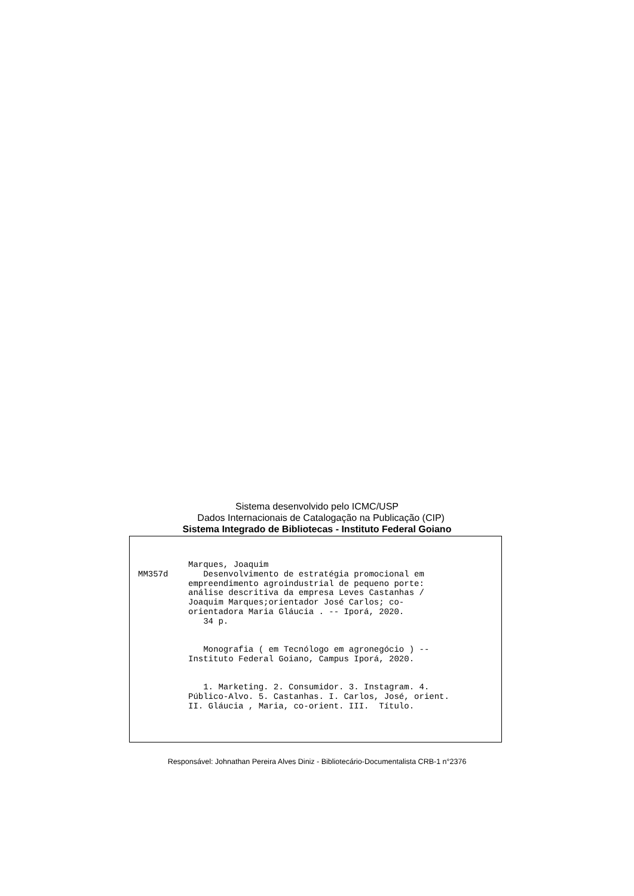Sistema desenvolvido pelo ICMC/USP
Dados Internacionais de Catalogação na Publicação (CIP)
Sistema Integrado de Bibliotecas - Instituto Federal Goiano
Marques, Joaquim MM357d Desenvolvimento de estratégia promocional em empreendimento agroindustrial de pequeno porte: análise descritiva da empresa Leves Castanhas / Joaquim Marques;orientador José Carlos; co- orientadora Maria Gláucia . -- Iporá, 2020. 34 p. Monografia ( em Tecnólogo em agronegócio ) -- Instituto Federal Goiano, Campus Iporá, 2020. 1. Marketing. 2. Consumidor. 3. Instagram. 4. Público-Alvo. 5. Castanhas. I. Carlos, José, orient. II. Gláucia , Maria, co-orient. III. Título.
Responsável: Johnathan Pereira Alves Diniz - Bibliotecário-Documentalista CRB-1 n°2376